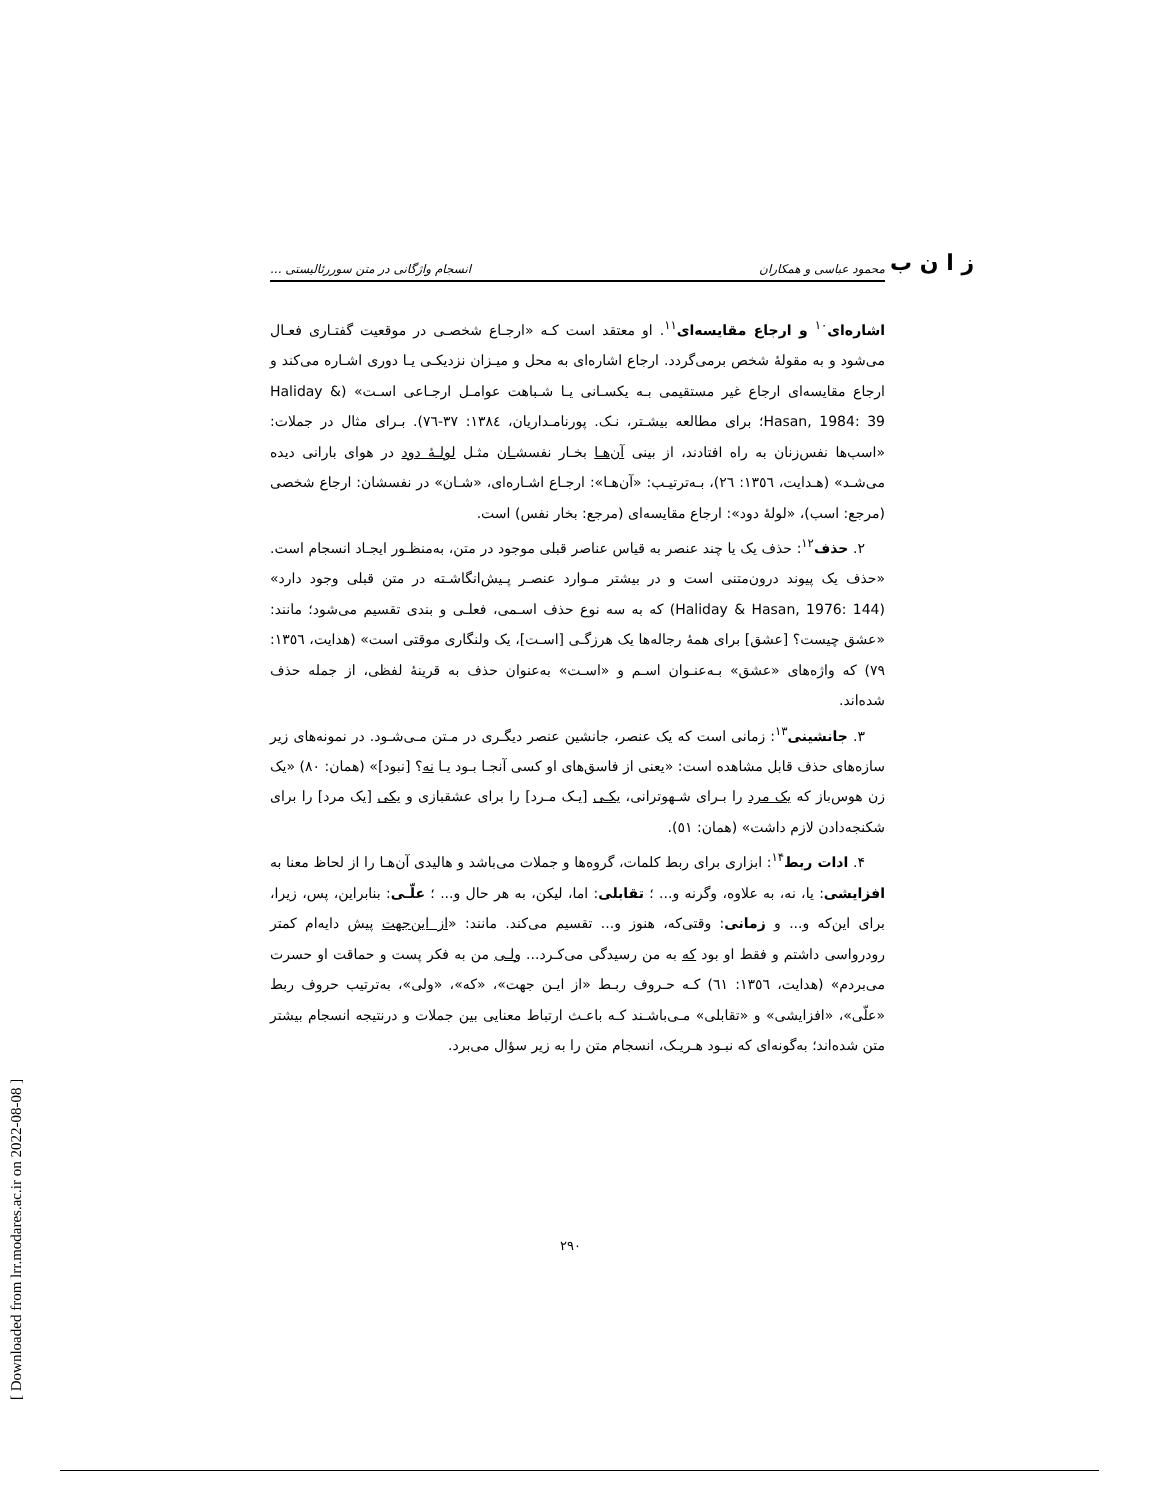[ Downloaded from lrr.modares.ac.ir on 2022-08-08 ]
ز ا ن ب
محمود عباسی و همکاران انسجام واژگانی در متن سوررئالیستی ...
اشاره‌ای<sup>۱۰</sup> و ارجاع مقایسه‌ای<sup>۱۱</sup>. او معتقد است کـه «ارجـاع شخصـی در موقعیت گفتـاری فعـال می‌شود و به مقولهٔ شخص برمی‌گردد. ارجاع اشاره‌ای به محل و میـزان نزدیکـی یـا دوری اشـاره می‌کند و ارجاع مقایسه‌ای ارجاع غیر مستقیمی بـه یکسـانی یـا شـباهت عوامـل ارجـاعی اسـت» (Haliday & Hasan, 1984: 39؛ برای مطالعه بیشـتر، نـک. پورنامـداریان، ۱۳۸٤: ۳۷-۷٦). بـرای مثال در جملات: «اسب‌ها نفس‌زنان به راه افتادند، از بینی آن‌هـا بخـار نفسشـان مثـل لولـهٔ دود در هوای بارانی دیده می‌شـد» (هـدایت، ١٣٥٦: ٢٦)، بـه‌ترتیـب: «آن‌هـا»: ارجـاع اشـاره‌ای، «شـان» در نفسشان: ارجاع شخصی (مرجع: اسب)، «لولهٔ دود»: ارجاع مقایسه‌ای (مرجع: بخار نفس) است.
۲. حذف<sup>۱۲</sup>: حذف یک یا چند عنصر به قیاس عناصر قبلی موجود در متن، به‌منظـور ایجـاد انسجام است. «حذف یک پیوند درون‌متنی است و در بیشتر مـوارد عنصـر پـیش‌انگاشـته در متن قبلی وجود دارد» (Haliday & Hasan, 1976: 144) که به سه نوع حذف اسـمی، فعلـی و بندی تقسیم می‌شود؛ مانند: «عشق چیست؟ [عشق] برای همهٔ رجاله‌ها یک هرزگـی [اسـت]، یک ولنگاری موقتی است» (هدایت، ١٣٥٦: ٧٩) که واژه‌های «عشق» بـه‌عنـوان اسـم و «اسـت» به‌عنوان حذف به قرینهٔ لفظی، از جمله حذف شده‌اند.
۳. جانشینی<sup>۱۳</sup>: زمانی است که یک عنصر، جانشین عنصر دیگـری در مـتن مـی‌شـود. در نمونه‌های زیر سازه‌های حذف قابل مشاهده است: «یعنی از فاسق‌های او کسی آنجـا بـود یـا نه؟ [نبود]» (همان: ٨٠) «یک زن هوس‌باز که یک مرد را بـرای شـهوترانی، یکـی [یـک مـرد] را برای عشقبازی و یکی [یک مرد] را برای شکنجه‌دادن لازم داشت» (همان: ٥١).
۴. ادات ربط<sup>۱۴</sup>: ابزاری برای ربط کلمات، گروه‌ها و جملات می‌باشد و هالیدی آن‌هـا را از لحاظ معنا به افزایشی: یا، نه، به علاوه، وگرنه و... ؛ تقابلی: اما، لیکن، به هر حال و... ؛ علّـی: بنابراین، پس، زیرا، برای این‌که و... و زمانی: وقتی‌که، هنوز و... تقسیم می‌کند. مانند: «از این‌جهت پیش دایه‌ام کمتر رودرواسی داشتم و فقط او بود که به من رسیدگی می‌کـرد... ولـی من به فکر پست و حماقت او حسرت می‌بردم» (هدایت، ١٣٥٦: ٦١) کـه حـروف ربـط «از ایـن جهت»، «که»، «ولی»، به‌ترتیب حروف ربط «علّی»، «افزایشی» و «تقابلی» مـی‌باشـند کـه باعـث ارتباط معنایی بین جملات و درنتیجه انسجام بیشتر متن شده‌اند؛ به‌گونه‌ای که نبـود هـریـک، انسجام متن را به زیر سؤال می‌برد.
۲۹۰